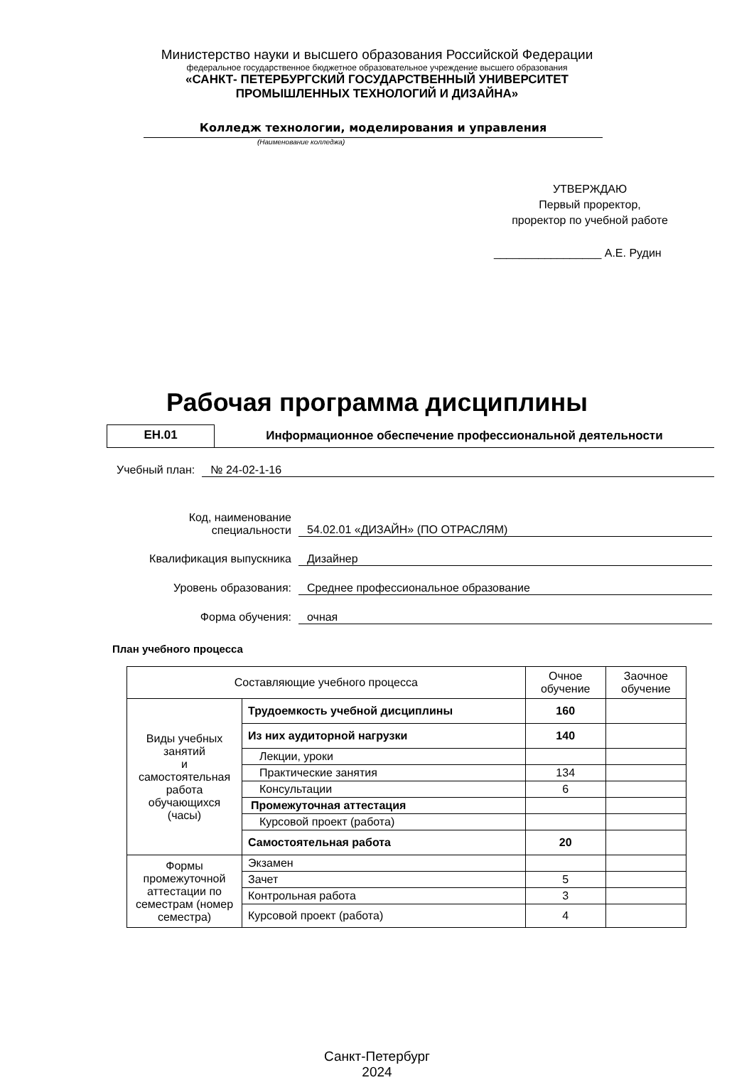Министерство науки и высшего образования Российской Федерации
федеральное государственное бюджетное образовательное учреждение высшего образования
«САНКТ- ПЕТЕРБУРГСКИЙ ГОСУДАРСТВЕННЫЙ УНИВЕРСИТЕТ
ПРОМЫШЛЕННЫХ ТЕХНОЛОГИЙ И ДИЗАЙНА»
Колледж технологии, моделирования и управления
(Наименование колледжа)
УТВЕРЖДАЮ
Первый проректор,
проректор по учебной работе
_________________ А.Е. Рудин
Рабочая программа дисциплины
ЕН.01 Информационное обеспечение профессиональной деятельности
Учебный план: № 24-02-1-16
Код, наименование
специальности 54.02.01 «ДИЗАЙН» (ПО ОТРАСЛЯМ)
Квалификация выпускника Дизайнер
Уровень образования: Среднее профессиональное образование
Форма обучения: очная
План учебного процесса
| Составляющие учебного процесса | | Очное обучение | Заочное обучение |
| --- | --- | --- | --- |
| Виды учебных занятий и самостоятельная работа обучающихся (часы) | Трудоемкость учебной дисциплины | 160 | |
| | Из них аудиторной нагрузки | 140 | |
| | Лекции, уроки | | |
| | Практические занятия | 134 | |
| | Консультации | 6 | |
| | Промежуточная аттестация | | |
| | Курсовой проект (работа) | | |
| | Самостоятельная работа | 20 | |
| Формы промежуточной аттестации по семестрам (номер семестра) | Экзамен | | |
| | Зачет | 5 | |
| | Контрольная работа | 3 | |
| | Курсовой проект (работа) | 4 | |
Санкт-Петербург
2024